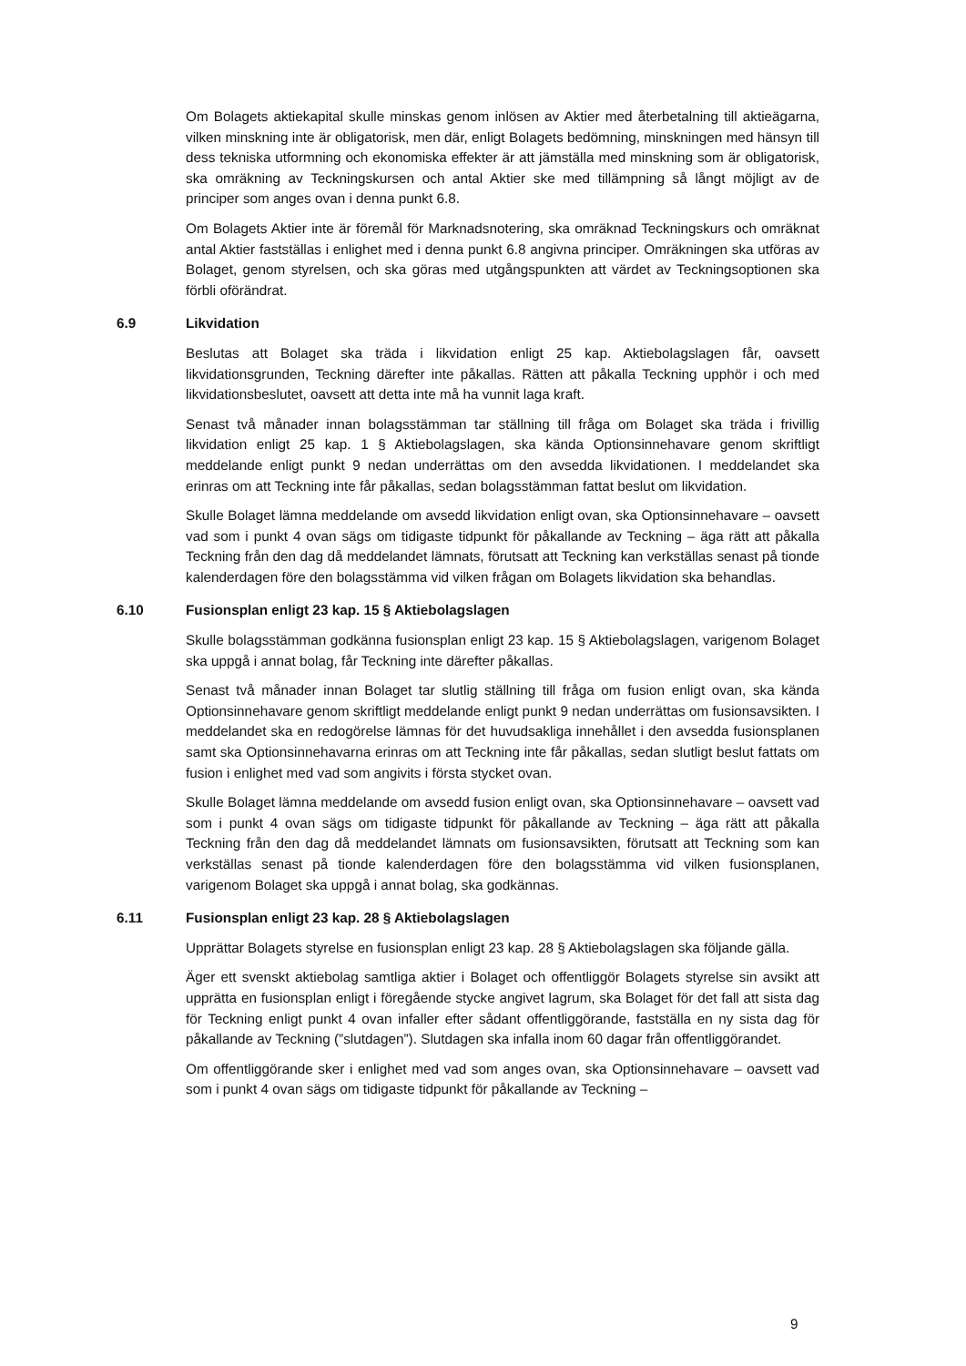Om Bolagets aktiekapital skulle minskas genom inlösen av Aktier med återbetalning till aktieägarna, vilken minskning inte är obligatorisk, men där, enligt Bolagets bedömning, minskningen med hänsyn till dess tekniska utformning och ekonomiska effekter är att jämställa med minskning som är obligatorisk, ska omräkning av Teckningskursen och antal Aktier ske med tillämpning så långt möjligt av de principer som anges ovan i denna punkt 6.8.
Om Bolagets Aktier inte är föremål för Marknadsnotering, ska omräknad Teckningskurs och omräknat antal Aktier fastställas i enlighet med i denna punkt 6.8 angivna principer. Omräkningen ska utföras av Bolaget, genom styrelsen, och ska göras med utgångspunkten att värdet av Teckningsoptionen ska förbli oförändrat.
6.9 Likvidation
Beslutas att Bolaget ska träda i likvidation enligt 25 kap. Aktiebolagslagen får, oavsett likvidationsgrunden, Teckning därefter inte påkallas. Rätten att påkalla Teckning upphör i och med likvidationsbeslutet, oavsett att detta inte må ha vunnit laga kraft.
Senast två månader innan bolagsstämman tar ställning till fråga om Bolaget ska träda i frivillig likvidation enligt 25 kap. 1 § Aktiebolagslagen, ska kända Optionsinnehavare genom skriftligt meddelande enligt punkt 9 nedan underrättas om den avsedda likvidationen. I meddelandet ska erinras om att Teckning inte får påkallas, sedan bolagsstämman fattat beslut om likvidation.
Skulle Bolaget lämna meddelande om avsedd likvidation enligt ovan, ska Optionsinnehavare – oavsett vad som i punkt 4 ovan sägs om tidigaste tidpunkt för påkallande av Teckning – äga rätt att påkalla Teckning från den dag då meddelandet lämnats, förutsatt att Teckning kan verkställas senast på tionde kalenderdagen före den bolagsstämma vid vilken frågan om Bolagets likvidation ska behandlas.
6.10 Fusionsplan enligt 23 kap. 15 § Aktiebolagslagen
Skulle bolagsstämman godkänna fusionsplan enligt 23 kap. 15 § Aktiebolagslagen, varigenom Bolaget ska uppgå i annat bolag, får Teckning inte därefter påkallas.
Senast två månader innan Bolaget tar slutlig ställning till fråga om fusion enligt ovan, ska kända Optionsinnehavare genom skriftligt meddelande enligt punkt 9 nedan underrättas om fusionsavsikten. I meddelandet ska en redogörelse lämnas för det huvudsakliga innehållet i den avsedda fusionsplanen samt ska Optionsinnehavarna erinras om att Teckning inte får påkallas, sedan slutligt beslut fattats om fusion i enlighet med vad som angivits i första stycket ovan.
Skulle Bolaget lämna meddelande om avsedd fusion enligt ovan, ska Optionsinnehavare – oavsett vad som i punkt 4 ovan sägs om tidigaste tidpunkt för påkallande av Teckning – äga rätt att påkalla Teckning från den dag då meddelandet lämnats om fusionsavsikten, förutsatt att Teckning som kan verkställas senast på tionde kalenderdagen före den bolagsstämma vid vilken fusionsplanen, varigenom Bolaget ska uppgå i annat bolag, ska godkännas.
6.11 Fusionsplan enligt 23 kap. 28 § Aktiebolagslagen
Upprättar Bolagets styrelse en fusionsplan enligt 23 kap. 28 § Aktiebolagslagen ska följande gälla.
Äger ett svenskt aktiebolag samtliga aktier i Bolaget och offentliggör Bolagets styrelse sin avsikt att upprätta en fusionsplan enligt i föregående stycke angivet lagrum, ska Bolaget för det fall att sista dag för Teckning enligt punkt 4 ovan infaller efter sådant offentliggörande, fastställa en ny sista dag för påkallande av Teckning (”slutdagen”). Slutdagen ska infalla inom 60 dagar från offentliggörandet.
Om offentliggörande sker i enlighet med vad som anges ovan, ska Optionsinnehavare – oavsett vad som i punkt 4 ovan sägs om tidigaste tidpunkt för påkallande av Teckning –
9